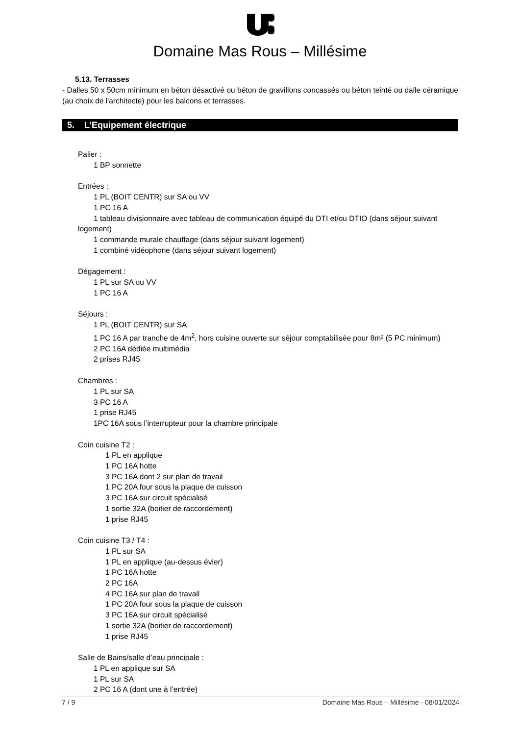Domaine Mas Rous – Millésime
5.13. Terrasses
- Dalles 50 x 50cm minimum en béton désactivé ou béton de gravillons concassés ou béton teinté ou dalle céramique (au choix de l'architecte) pour les balcons et terrasses.
5. L’Equipement électrique
Palier :
1 BP sonnette
Entrées :
1 PL (BOIT CENTR) sur SA ou VV
1 PC 16 A
1 tableau divisionnaire avec tableau de communication équipé du DTI et/ou DTIO (dans séjour suivant
logement)
1 commande murale chauffage (dans séjour suivant logement)
1 combiné vidéophone (dans séjour suivant logement)
Dégagement :
1 PL sur SA ou VV
1 PC 16 A
Séjours :
1 PL (BOIT CENTR) sur SA
1 PC 16 A par tranche de 4m<sup>2</sup>, hors cuisine ouverte sur séjour comptabilisée pour 8m² (5 PC minimum)
2 PC 16A dédiée multimédia
2 prises RJ45
Chambres :
1 PL sur SA
3 PC 16 A
1 prise RJ45
1PC 16A sous l’interrupteur pour la chambre principale
Coin cuisine T2 :
1 PL en applique
1 PC 16A hotte
3 PC 16A dont 2 sur plan de travail
1 PC 20A four sous la plaque de cuisson
3 PC 16A sur circuit spécialisé
1 sortie 32A (boitier de raccordement)
1 prise RJ45
Coin cuisine T3 / T4 :
1 PL sur SA
1 PL en applique (au-dessus évier)
1 PC 16A hotte
2 PC 16A
4 PC 16A sur plan de travail
1 PC 20A four sous la plaque de cuisson
3 PC 16A sur circuit spécialisé
1 sortie 32A (boitier de raccordement)
1 prise RJ45
Salle de Bains/salle d’eau principale :
1 PL en applique sur SA
1 PL sur SA
2 PC 16 A (dont une à l’entrée)
7 / 9 Domaine Mas Rous – Millésime - 08/01/2024